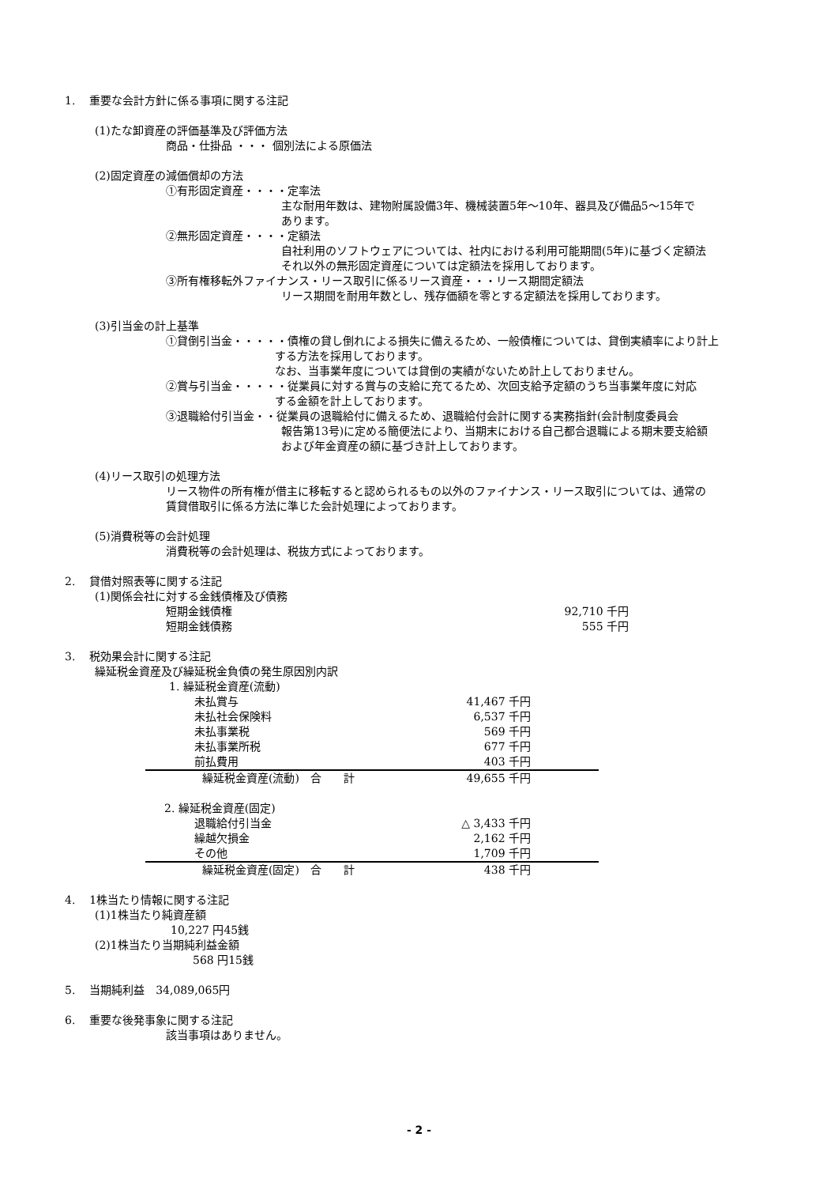1. 重要な会計方針に係る事項に関する注記
(1)たな卸資産の評価基準及び評価方法
商品・仕掛品 ・・・ 個別法による原価法
(2)固定資産の減価償却の方法
①有形固定資産・・・・定率法
主な耐用年数は、建物附属設備3年、機械装置5年～10年、器具及び備品5～15年で
あります。
②無形固定資産・・・・定額法
自社利用のソフトウェアについては、社内における利用可能期間(5年)に基づく定額法
それ以外の無形固定資産については定額法を採用しております。
③所有権移転外ファイナンス・リース取引に係るリース資産・・・リース期間定額法
リース期間を耐用年数とし、残存価額を零とする定額法を採用しております。
(3)引当金の計上基準
①貸倒引当金・・・・・債権の貸し倒れによる損失に備えるため、一般債権については、貸倒実績率により計上
する方法を採用しております。
なお、当事業年度については貸倒の実績がないため計上しておりません。
②賞与引当金・・・・・従業員に対する賞与の支給に充てるため、次回支給予定額のうち当事業年度に対応
する金額を計上しております。
③退職給付引当金・・従業員の退職給付に備えるため、退職給付会計に関する実務指針(会計制度委員会
報告第13号)に定める簡便法により、当期末における自己都合退職による期末要支給額
および年金資産の額に基づき計上しております。
(4)リース取引の処理方法
リース物件の所有権が借主に移転すると認められるもの以外のファイナンス・リース取引については、通常の
賃貸借取引に係る方法に準じた会計処理によっております。
(5)消費税等の会計処理
消費税等の会計処理は、税抜方式によっております。
2. 貸借対照表等に関する注記
(1)関係会社に対する金銭債権及び債務
| 短期金銭債権 | 92,710 千円 |
| 短期金銭債務 | 555 千円 |
3. 税効果会計に関する注記
繰延税金資産及び繰延税金負債の発生原因別内訳
| 1. 繰延税金資産(流動) | | |
| 未払賞与 | 41,467 千円 | |
| 未払社会保険料 | 6,537 千円 | |
| 未払事業税 | 569 千円 | |
| 未払事業所税 | 677 千円 | |
| 前払費用 | 403 千円 | |
| 繰延税金資産(流動) 合 計 | 49,655 千円 | |
| 2. 繰延税金資産(固定) | | |
| 退職給付引当金 | △ 3,433 千円 | |
| 繰越欠損金 | 2,162 千円 | |
| その他 | 1,709 千円 | |
| 繰延税金資産(固定) 合 計 | 438 千円 | |
4. 1株当たり情報に関する注記
(1)1株当たり純資産額
10,227 円45銭
(2)1株当たり当期純利益金額
568 円15銭
5. 当期純利益　34,089,065円
6. 重要な後発事象に関する注記
該当事項はありません。
- 2 -